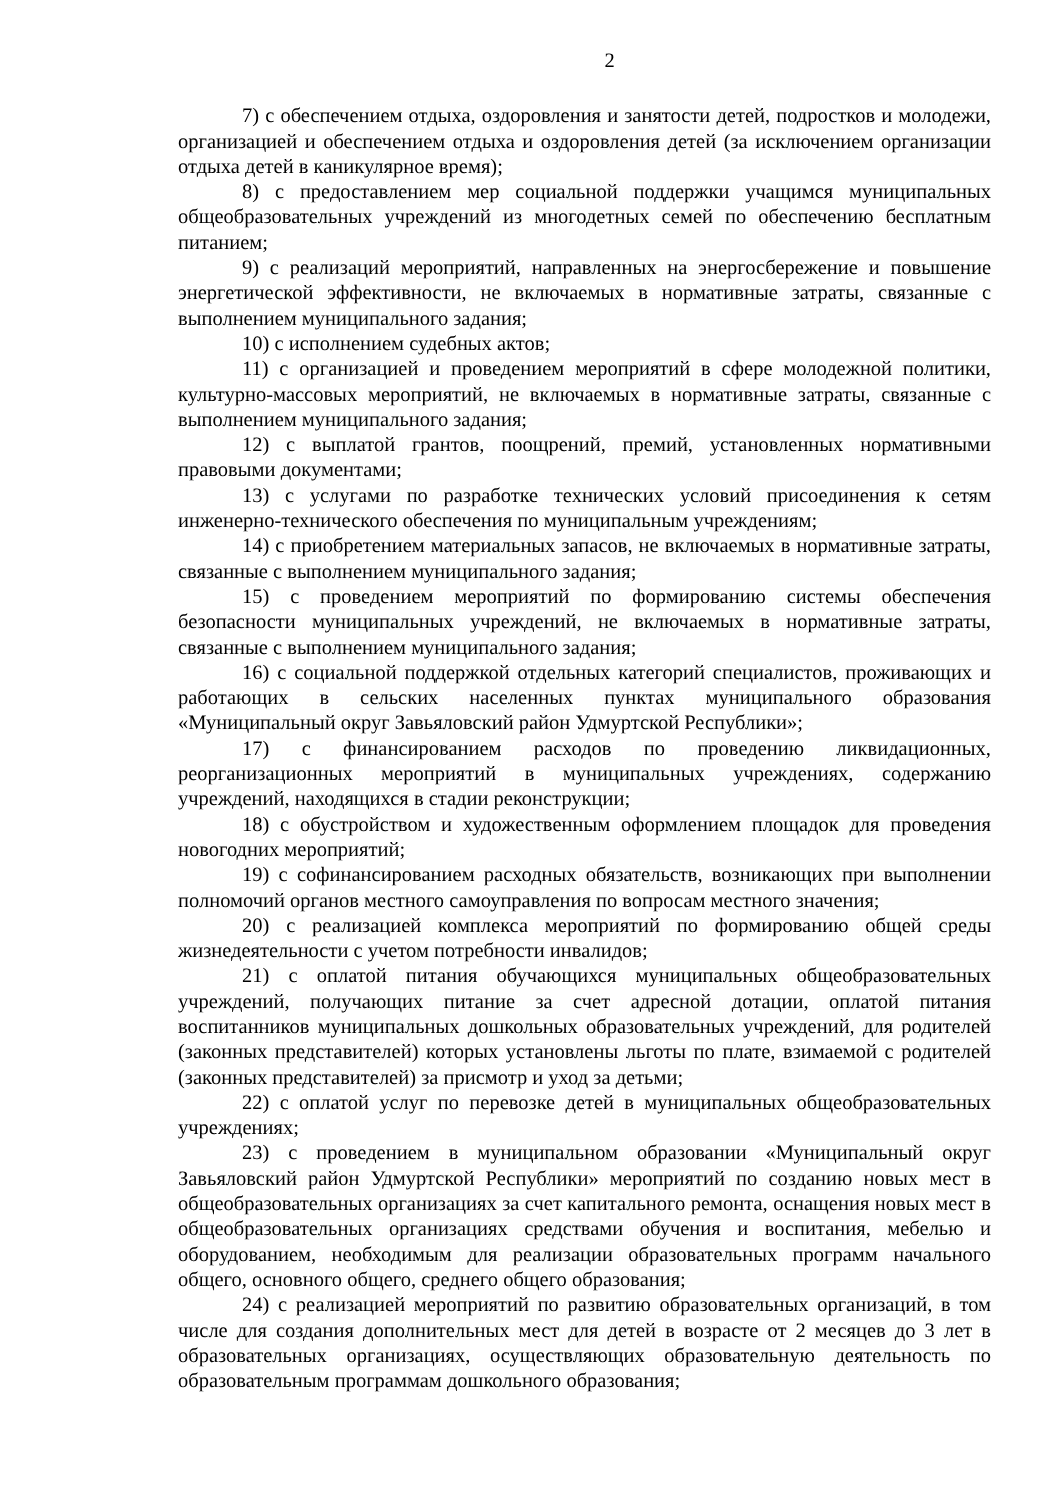2
7) с обеспечением отдыха, оздоровления и занятости детей, подростков и молодежи, организацией и обеспечением отдыха и оздоровления детей (за исключением организации отдыха детей в каникулярное время);
8) с предоставлением мер социальной поддержки учащимся муниципальных общеобразовательных учреждений из многодетных семей по обеспечению бесплатным питанием;
9) с реализаций мероприятий, направленных на энергосбережение и повышение энергетической эффективности, не включаемых в нормативные затраты, связанные с выполнением муниципального задания;
10) с исполнением судебных актов;
11) с организацией и проведением мероприятий в сфере молодежной политики, культурно-массовых мероприятий, не включаемых в нормативные затраты, связанные с выполнением муниципального задания;
12) с выплатой грантов, поощрений, премий, установленных нормативными правовыми документами;
13) с услугами по разработке технических условий присоединения к сетям инженерно-технического обеспечения по муниципальным учреждениям;
14) с приобретением материальных запасов, не включаемых в нормативные затраты, связанные с выполнением муниципального задания;
15) с проведением мероприятий по формированию системы обеспечения безопасности муниципальных учреждений, не включаемых в нормативные затраты, связанные с выполнением муниципального задания;
16) с социальной поддержкой отдельных категорий специалистов, проживающих и работающих в сельских населенных пунктах муниципального образования «Муниципальный округ Завьяловский район Удмуртской Республики»;
17) с финансированием расходов по проведению ликвидационных, реорганизационных мероприятий в муниципальных учреждениях, содержанию учреждений, находящихся в стадии реконструкции;
18) с обустройством и художественным оформлением площадок для проведения новогодних мероприятий;
19) с софинансированием расходных обязательств, возникающих при выполнении полномочий органов местного самоуправления по вопросам местного значения;
20) с реализацией комплекса мероприятий по формированию общей среды жизнедеятельности с учетом потребности инвалидов;
21) с оплатой питания обучающихся муниципальных общеобразовательных учреждений, получающих питание за счет адресной дотации, оплатой питания воспитанников муниципальных дошкольных образовательных учреждений, для родителей (законных представителей) которых установлены льготы по плате, взимаемой с родителей (законных представителей) за присмотр и уход за детьми;
22) с оплатой услуг по перевозке детей в муниципальных общеобразовательных учреждениях;
23) с проведением в муниципальном образовании «Муниципальный округ Завьяловский район Удмуртской Республики» мероприятий по созданию новых мест в общеобразовательных организациях за счет капитального ремонта, оснащения новых мест в общеобразовательных организациях средствами обучения и воспитания, мебелью и оборудованием, необходимым для реализации образовательных программ начального общего, основного общего, среднего общего образования;
24) с реализацией мероприятий по развитию образовательных организаций, в том числе для создания дополнительных мест для детей в возрасте от 2 месяцев до 3 лет в образовательных организациях, осуществляющих образовательную деятельность по образовательным программам дошкольного образования;